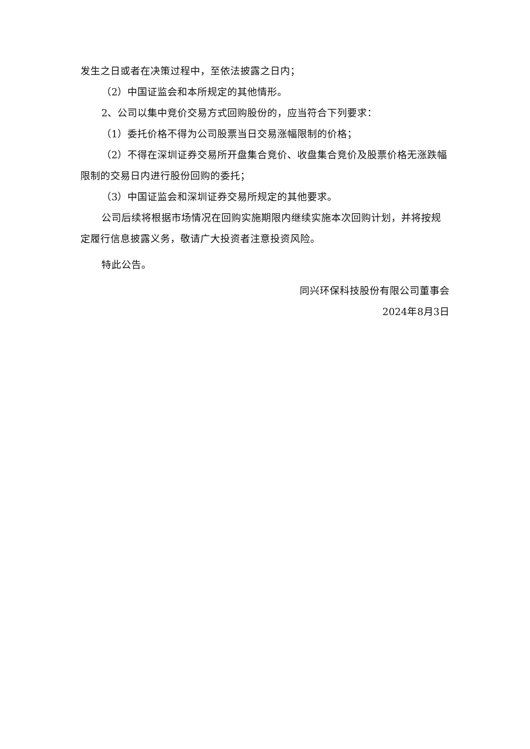发生之日或者在决策过程中，至依法披露之日内；
（2）中国证监会和本所规定的其他情形。
2、公司以集中竞价交易方式回购股份的，应当符合下列要求：
（1）委托价格不得为公司股票当日交易涨幅限制的价格；
（2）不得在深圳证券交易所开盘集合竞价、收盘集合竞价及股票价格无涨跌幅限制的交易日内进行股份回购的委托；
（3）中国证监会和深圳证券交易所规定的其他要求。
公司后续将根据市场情况在回购实施期限内继续实施本次回购计划，并将按规定履行信息披露义务，敬请广大投资者注意投资风险。
特此公告。
同兴环保科技股份有限公司董事会
2024年8月3日